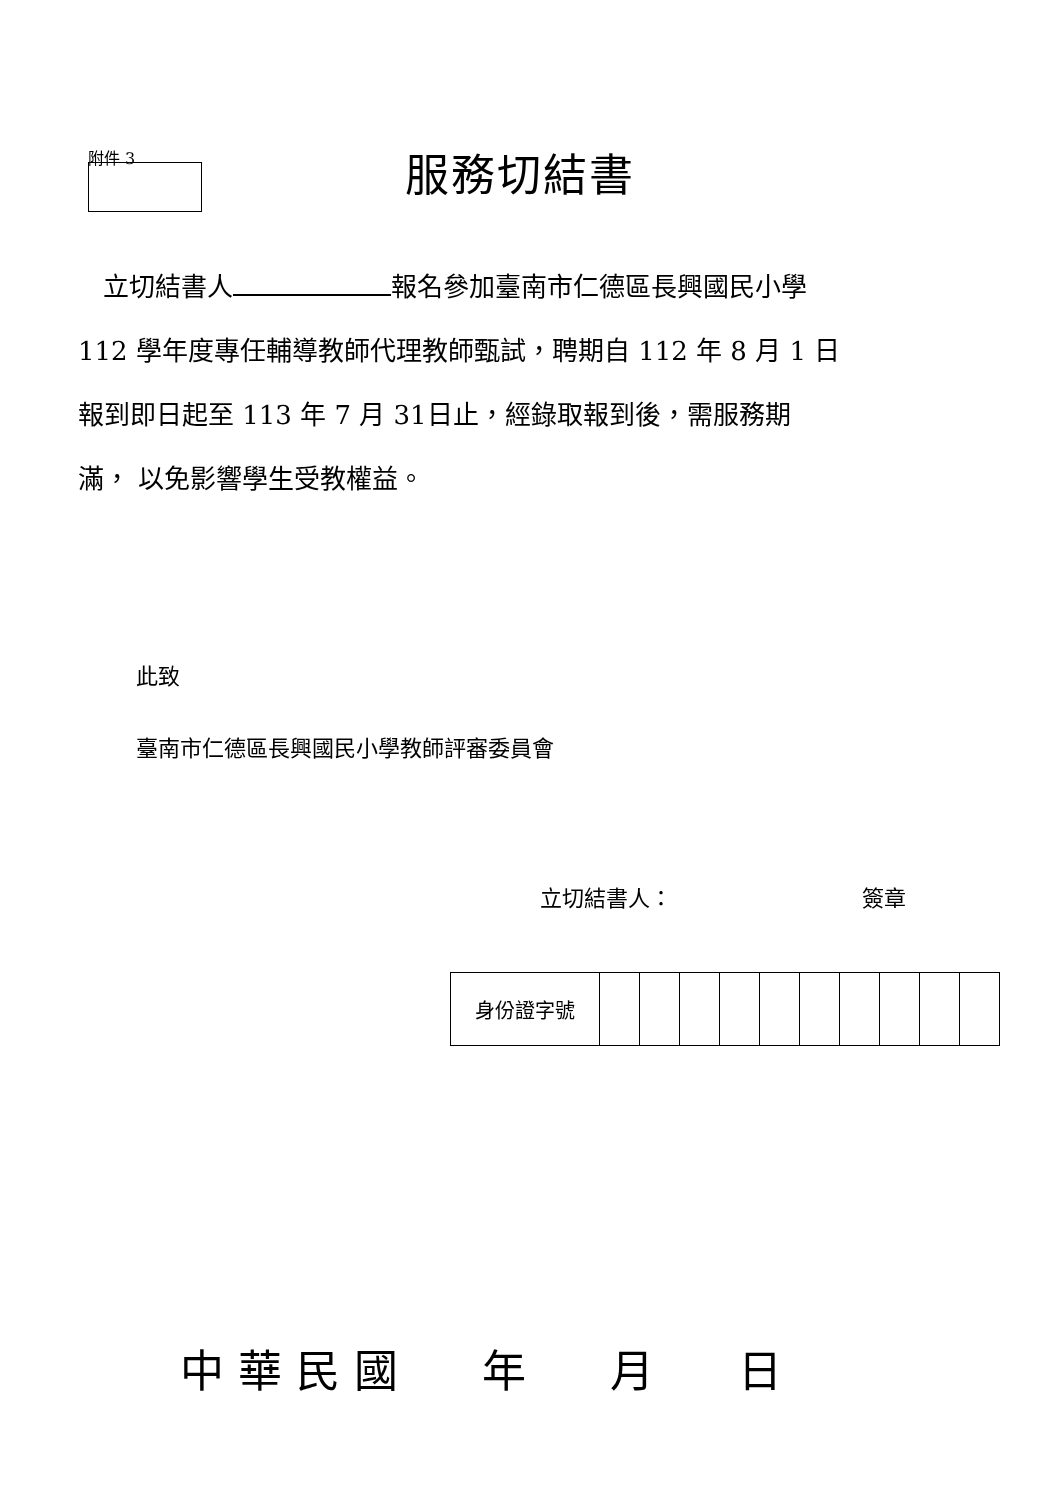附件 3 服務切結書
立切結書人 報名參加臺南市仁德區長興國民小學
112 學年度專任輔導教師代理教師甄試，聘期自 112 年 8 月 1 日
報到即日起至 113 年 7 月 31日止，經錄取報到後，需服務期
滿， 以免影響學生受教權益。
此致
臺南市仁德區長興國民小學教師評審委員會
立切結書人： 簽章
| 身份證字號 | | | | | | | | | | |
中 華 民 國 年 月 日